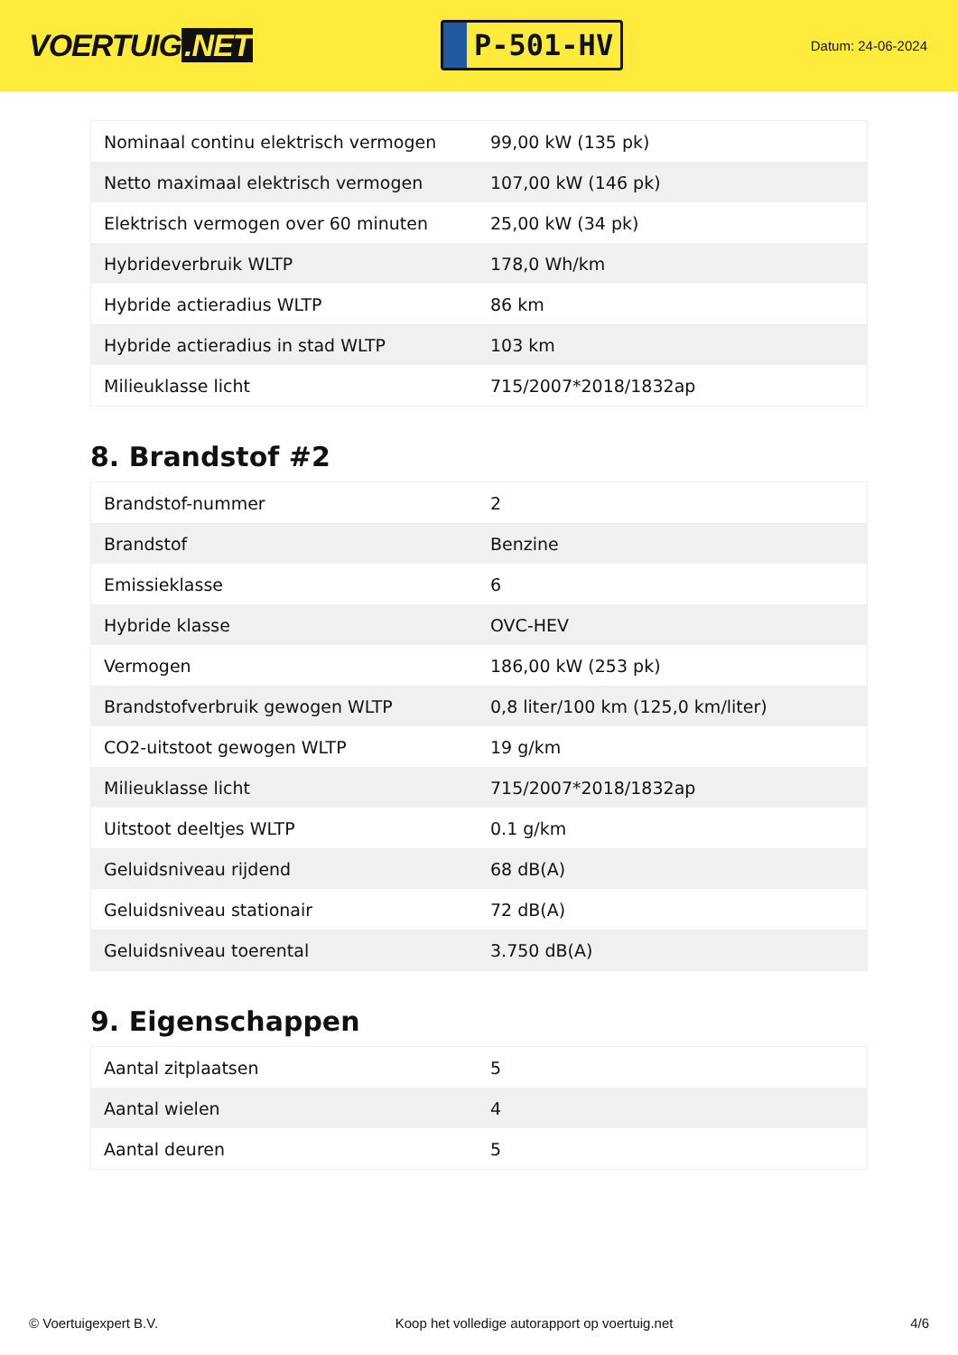VOERTUIG.NET
P-501-HV
Datum: 24-06-2024
| Nominaal continu elektrisch vermogen | 99,00 kW (135 pk) |
| Netto maximaal elektrisch vermogen | 107,00 kW (146 pk) |
| Elektrisch vermogen over 60 minuten | 25,00 kW (34 pk) |
| Hybrideverbruik WLTP | 178,0 Wh/km |
| Hybride actieradius WLTP | 86 km |
| Hybride actieradius in stad WLTP | 103 km |
| Milieuklasse licht | 715/2007*2018/1832ap |
8. Brandstof #2
| Brandstof-nummer | 2 |
| Brandstof | Benzine |
| Emissieklasse | 6 |
| Hybride klasse | OVC-HEV |
| Vermogen | 186,00 kW (253 pk) |
| Brandstofverbruik gewogen WLTP | 0,8 liter/100 km (125,0 km/liter) |
| CO2-uitstoot gewogen WLTP | 19 g/km |
| Milieuklasse licht | 715/2007*2018/1832ap |
| Uitstoot deeltjes WLTP | 0.1 g/km |
| Geluidsniveau rijdend | 68 dB(A) |
| Geluidsniveau stationair | 72 dB(A) |
| Geluidsniveau toerental | 3.750 dB(A) |
9. Eigenschappen
| Aantal zitplaatsen | 5 |
| Aantal wielen | 4 |
| Aantal deuren | 5 |
© Voertuigexpert B.V. Koop het volledige autorapport op voertuig.net 4/6